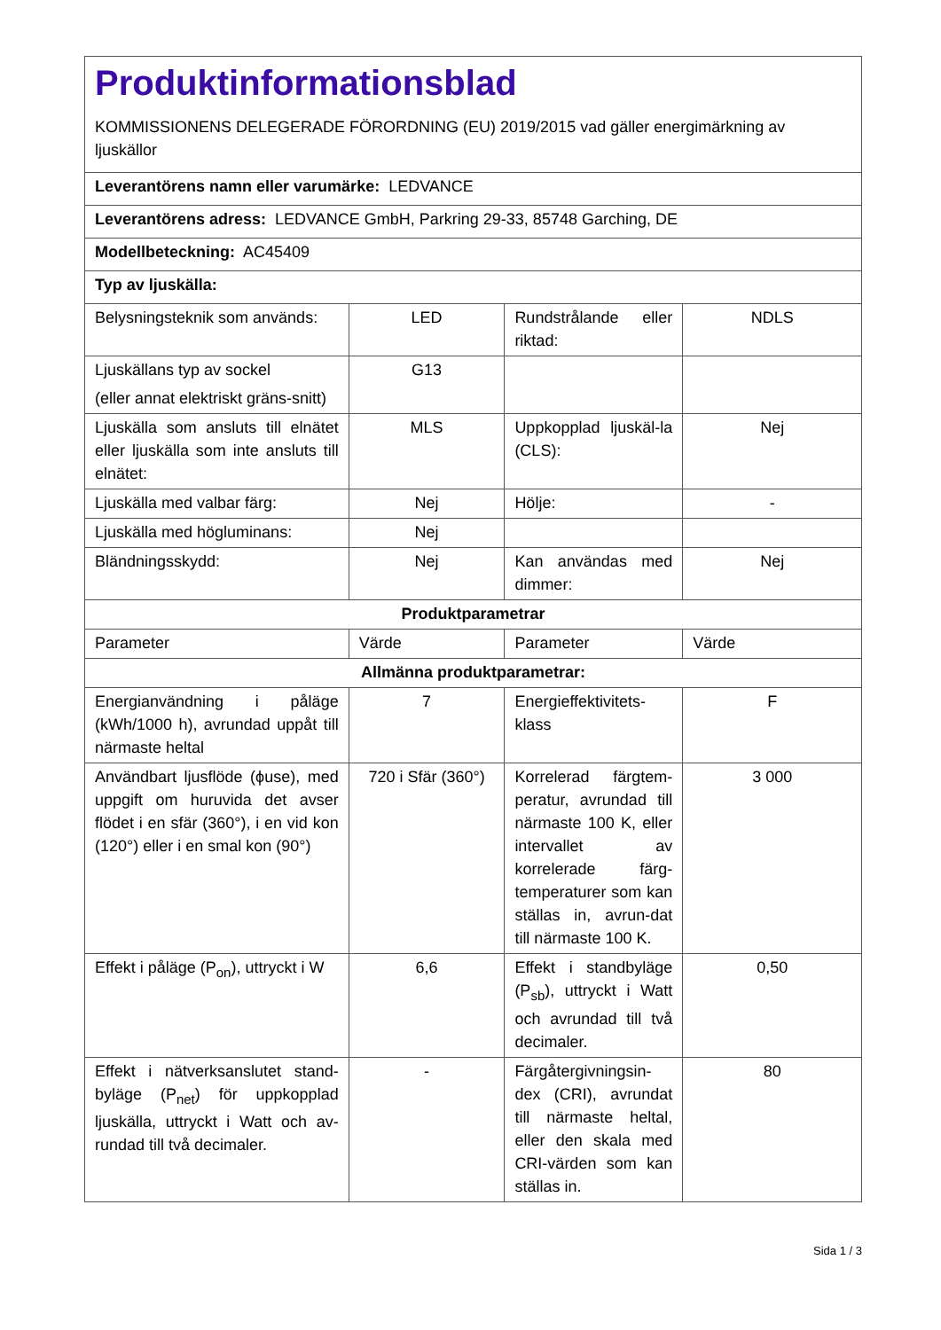| Produktinformationsblad KOMMISSIONENS DELEGERADE FÖRORDNING (EU) 2019/2015 vad gäller energimärkning av ljuskällor | | | |
| Leverantörens namn eller varumärke: LEDVANCE | | | |
| Leverantörens adress: LEDVANCE GmbH, Parkring 29-33, 85748 Garching, DE | | | |
| Modellbeteckning: AC45409 | | | |
| Typ av ljuskälla: | | | |
| Belysningsteknik som används: | LED | Rundstrålande eller riktad: | NDLS |
| Ljuskällans typ av sockel (eller annat elektriskt gräns-snitt) | G13 | | |
| Ljuskälla som ansluts till elnätet eller ljuskälla som inte ansluts till elnätet: | MLS | Uppkopplad ljuskäl-la (CLS): | Nej |
| Ljuskälla med valbar färg: | Nej | Hölje: | - |
| Ljuskälla med högluminans: | Nej | | |
| Bländningsskydd: | Nej | Kan användas med dimmer: | Nej |
| Produktparametrar | | | |
| Parameter | Värde | Parameter | Värde |
| Allmänna produktparametrar: | | | |
| Energianvändning i påläge (kWh/1000 h), avrundad uppåt till närmaste heltal | 7 | Energieffektivitets-klass | F |
| Användbart ljusflöde (ϕuse), med uppgift om huruvida det avser flödet i en sfär (360°), i en vid kon (120°) eller i en smal kon (90°) | 720 i Sfär (360°) | Korrelerad färgtem-peratur, avrundad till närmaste 100 K, eller intervallet av korrelerade färg-temperaturer som kan ställas in, avrun-dat till närmaste 100 K. | 3 000 |
| Effekt i påläge (P<sub>on</sub>), uttryckt i W | 6,6 | Effekt i standbyläge (P<sub>sb</sub>), uttryckt i Watt och avrundad till två decimaler. | 0,50 |
| Effekt i nätverksanslutet stand-byläge (P<sub>net</sub>) för uppkopplad ljuskälla, uttryckt i Watt och av-rundad till två decimaler. | - | Färgåtergivningsin-dex (CRI), avrundat till närmaste heltal, eller den skala med CRI-värden som kan ställas in. | 80 |
Sida 1 / 3